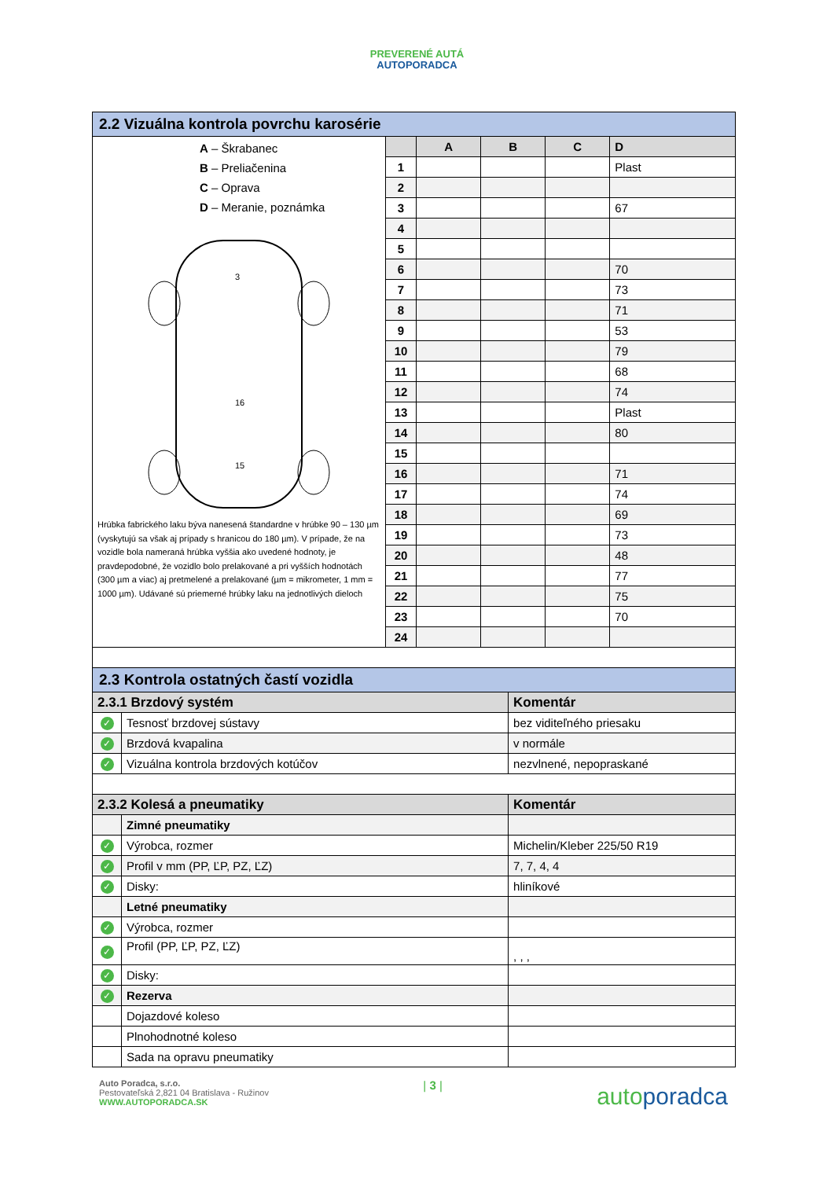PREVERENÉ AUTÁ
AUTOPORADCA
| 2.2 Vizuálna kontrola povrchu karosérie | | | | | |
| --- | --- | --- | --- | --- | --- |
| A – Škrabanec B – Preliačenina C – Oprava D – Meranie, poznámka 16 15 3 Hrúbka fabrického laku býva nanesená štandardne v hrúbke 90 – 130 µm (vyskytujú sa však aj prípady s hranicou do 180 µm). V prípade, že na vozidle bola nameraná hrúbka vyššia ako uvedené hodnoty, je pravdepodobné, že vozidlo bolo prelakované a pri vyšších hodnotách (300 µm a viac) aj pretmelené a prelakované (µm = mikrometer, 1 mm = 1000 µm). Udávané sú priemerné hrúbky laku na jednotlivých dieloch | | A | B | C | D |
| | 1 | | | | Plast |
| | 2 | | | | |
| | 3 | | | | 67 |
| | 4 | | | | |
| | 5 | | | | |
| | 6 | | | | 70 |
| | 7 | | | | 73 |
| | 8 | | | | 71 |
| | 9 | | | | 53 |
| | 10 | | | | 79 |
| | 11 | | | | 68 |
| | 12 | | | | 74 |
| | 13 | | | | Plast |
| | 14 | | | | 80 |
| | 15 | | | | |
| | 16 | | | | 71 |
| | 17 | | | | 74 |
| | 18 | | | | 69 |
| | 19 | | | | 73 |
| | 20 | | | | 48 |
| | 21 | | | | 77 |
| | 22 | | | | 75 |
| | 23 | | | | 70 |
| | 24 | | | | |
| 2.3 Kontrola ostatných častí vozidla | | |
| --- | --- | --- |
| 2.3.1 Brzdový systém | | Komentár |
| ✓ | Tesnosť brzdovej sústavy | bez viditeľného priesaku |
| ✓ | Brzdová kvapalina | v normále |
| ✓ | Vizuálna kontrola brzdových kotúčov | nezvlnené, nepopraskané |
| 2.3.2 Kolesá a pneumatiky | | Komentár |
| | Zimné pneumatiky | |
| ✓ | Výrobca, rozmer | Michelin/Kleber 225/50 R19 |
| ✓ | Profil v mm (PP, ĽP, PZ, ĽZ) | 7, 7, 4, 4 |
| ✓ | Disky: | hliníkové |
| | Letné pneumatiky | |
| ✓ | Výrobca, rozmer | |
| ✓ | Profil (PP, ĽP, PZ, ĽZ) | , , , |
| ✓ | Disky: | |
| ✓ | Rezerva | |
| | Dojazdové koleso | |
| | Plnohodnotné koleso | |
| | Sada na opravu pneumatiky | |
Auto Poradca, s.r.o.
Pestovateľská 2,821 04 Bratislava - Ružinov
WWW.AUTOPORADCA.SK
| 3 |
autoporadca